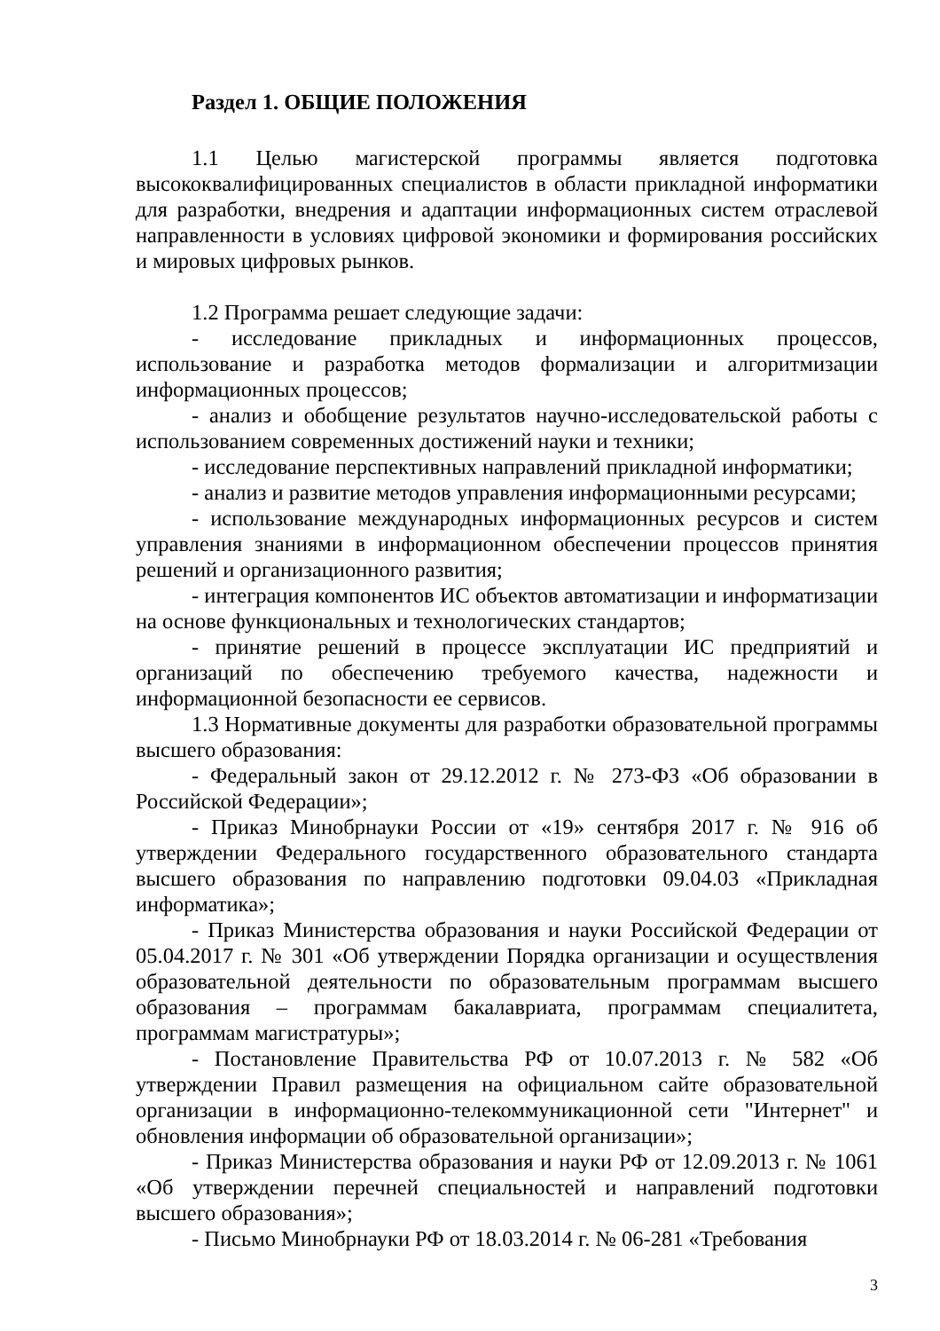Раздел 1. ОБЩИЕ ПОЛОЖЕНИЯ
1.1 Целью магистерской программы является подготовка высококвалифицированных специалистов в области прикладной информатики для разработки, внедрения и адаптации информационных систем отраслевой направленности в условиях цифровой экономики и формирования российских и мировых цифровых рынков.
1.2 Программа решает следующие задачи:
- исследование прикладных и информационных процессов, использование и разработка методов формализации и алгоритмизации информационных процессов;
- анализ и обобщение результатов научно-исследовательской работы с использованием современных достижений науки и техники;
- исследование перспективных направлений прикладной информатики;
- анализ и развитие методов управления информационными ресурсами;
- использование международных информационных ресурсов и систем управления знаниями в информационном обеспечении процессов принятия решений и организационного развития;
- интеграция компонентов ИС объектов автоматизации и информатизации на основе функциональных и технологических стандартов;
- принятие решений в процессе эксплуатации ИС предприятий и организаций по обеспечению требуемого качества, надежности и информационной безопасности ее сервисов.
1.3 Нормативные документы для разработки образовательной программы высшего образования:
- Федеральный закон от 29.12.2012 г. № 273-ФЗ «Об образовании в Российской Федерации»;
- Приказ Минобрнауки России от «19» сентября 2017 г. № 916 об утверждении Федерального государственного образовательного стандарта высшего образования по направлению подготовки 09.04.03 «Прикладная информатика»;
- Приказ Министерства образования и науки Российской Федерации от 05.04.2017 г. № 301 «Об утверждении Порядка организации и осуществления образовательной деятельности по образовательным программам высшего образования – программам бакалавриата, программам специалитета, программам магистратуры»;
- Постановление Правительства РФ от 10.07.2013 г. № 582 «Об утверждении Правил размещения на официальном сайте образовательной организации в информационно-телекоммуникационной сети "Интернет" и обновления информации об образовательной организации»;
- Приказ Министерства образования и науки РФ от 12.09.2013 г. № 1061 «Об утверждении перечней специальностей и направлений подготовки высшего образования»;
- Письмо Минобрнауки РФ от 18.03.2014 г. № 06-281 «Требования
3